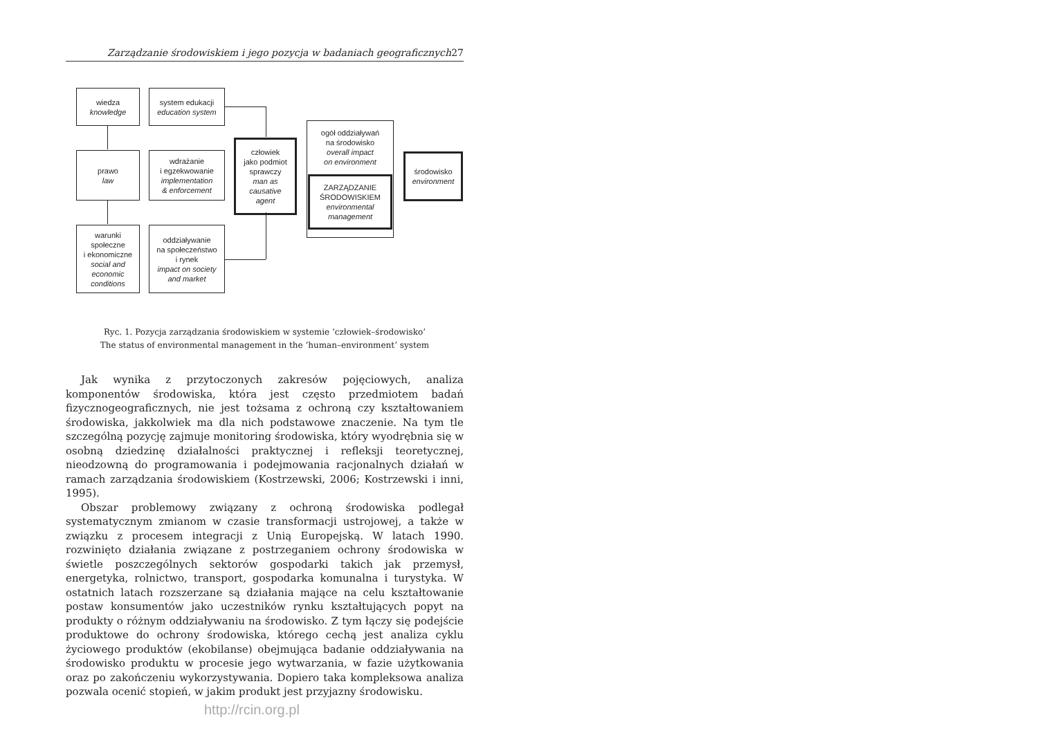Zarządzanie środowiskiem i jego pozycja w badaniach geograficznych 27
wiedza
knowledge
system edukacji
education system
prawo
law
wdrażanie
i egzekwowanie
implementation
& enforcement
warunki
społeczne
i ekonomiczne
social and
economic
conditions
oddziaływanie
na społeczeństwo
i rynek
impact on society
and market
człowiek
jako podmiot
sprawczy
man as
causative
agent
ogół oddziaływań
na środowisko
overall impact
on environment
ZARZĄDZANIE
ŚRODOWISKIEM
environmental
management
środowisko
environment
Ryc. 1. Pozycja zarządzania środowiskiem w systemie ‘człowiek–środowisko’
The status of environmental management in the ‘human–environment’ system
Jak wynika z przytoczonych zakresów pojęciowych, analiza komponentów środowiska, która jest często przedmiotem badań fizycznogeograficznych, nie jest tożsama z ochroną czy kształtowaniem środowiska, jakkolwiek ma dla nich podstawowe znaczenie. Na tym tle szczególną pozycję zajmuje monitoring środowiska, który wyodrębnia się w osobną dziedzinę działalności praktycznej i refleksji teoretycznej, nieodzowną do programowania i podejmowania racjonalnych działań w ramach zarządzania środowiskiem (Kostrzewski, 2006; Kostrzewski i inni, 1995).
Obszar problemowy związany z ochroną środowiska podlegał systematycznym zmianom w czasie transformacji ustrojowej, a także w związku z procesem integracji z Unią Europejską. W latach 1990. rozwinięto działania związane z postrzeganiem ochrony środowiska w świetle poszczególnych sektorów gospodarki takich jak przemysł, energetyka, rolnictwo, transport, gospodarka komunalna i turystyka. W ostatnich latach rozszerzane są działania mające na celu kształtowanie postaw konsumentów jako uczestników rynku kształtujących popyt na produkty o różnym oddziaływaniu na środowisko. Z tym łączy się podejście produktowe do ochrony środowiska, którego cechą jest analiza cyklu życiowego produktów (ekobilanse) obejmująca badanie oddziaływania na środowisko produktu w procesie jego wytwarzania, w fazie użytkowania oraz po zakończeniu wykorzystywania. Dopiero taka kompleksowa analiza pozwala ocenić stopień, w jakim produkt jest przyjazny środowisku.
http://rcin.org.pl